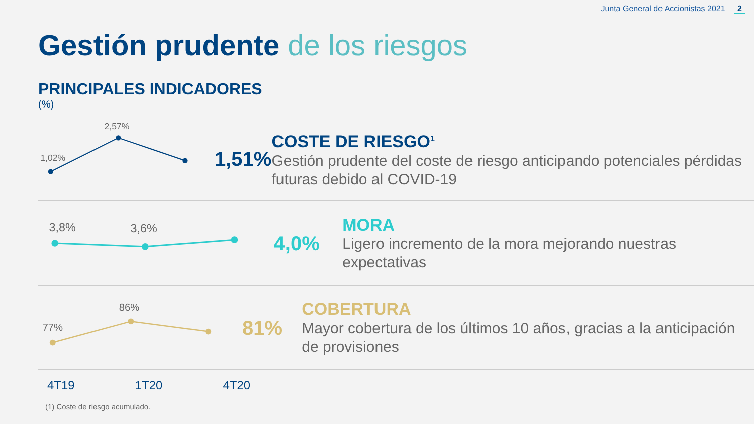Junta General de Accionistas 2021 2
Gestión prudente de los riesgos
PRINCIPALES INDICADORES
(%)
1,02%
2,57%
1,51%
COSTE DE RIESGO<sup>1</sup>
Gestión prudente del coste de riesgo anticipando potenciales pérdidas futuras debido al COVID-19
3,8%
3,6%
4,0%
MORA
Ligero incremento de la mora mejorando nuestras expectativas
77%
86%
81%
COBERTURA
Mayor cobertura de los últimos 10 años, gracias a la anticipación de provisiones
4T19 1T20 4T20
(1) Coste de riesgo acumulado.